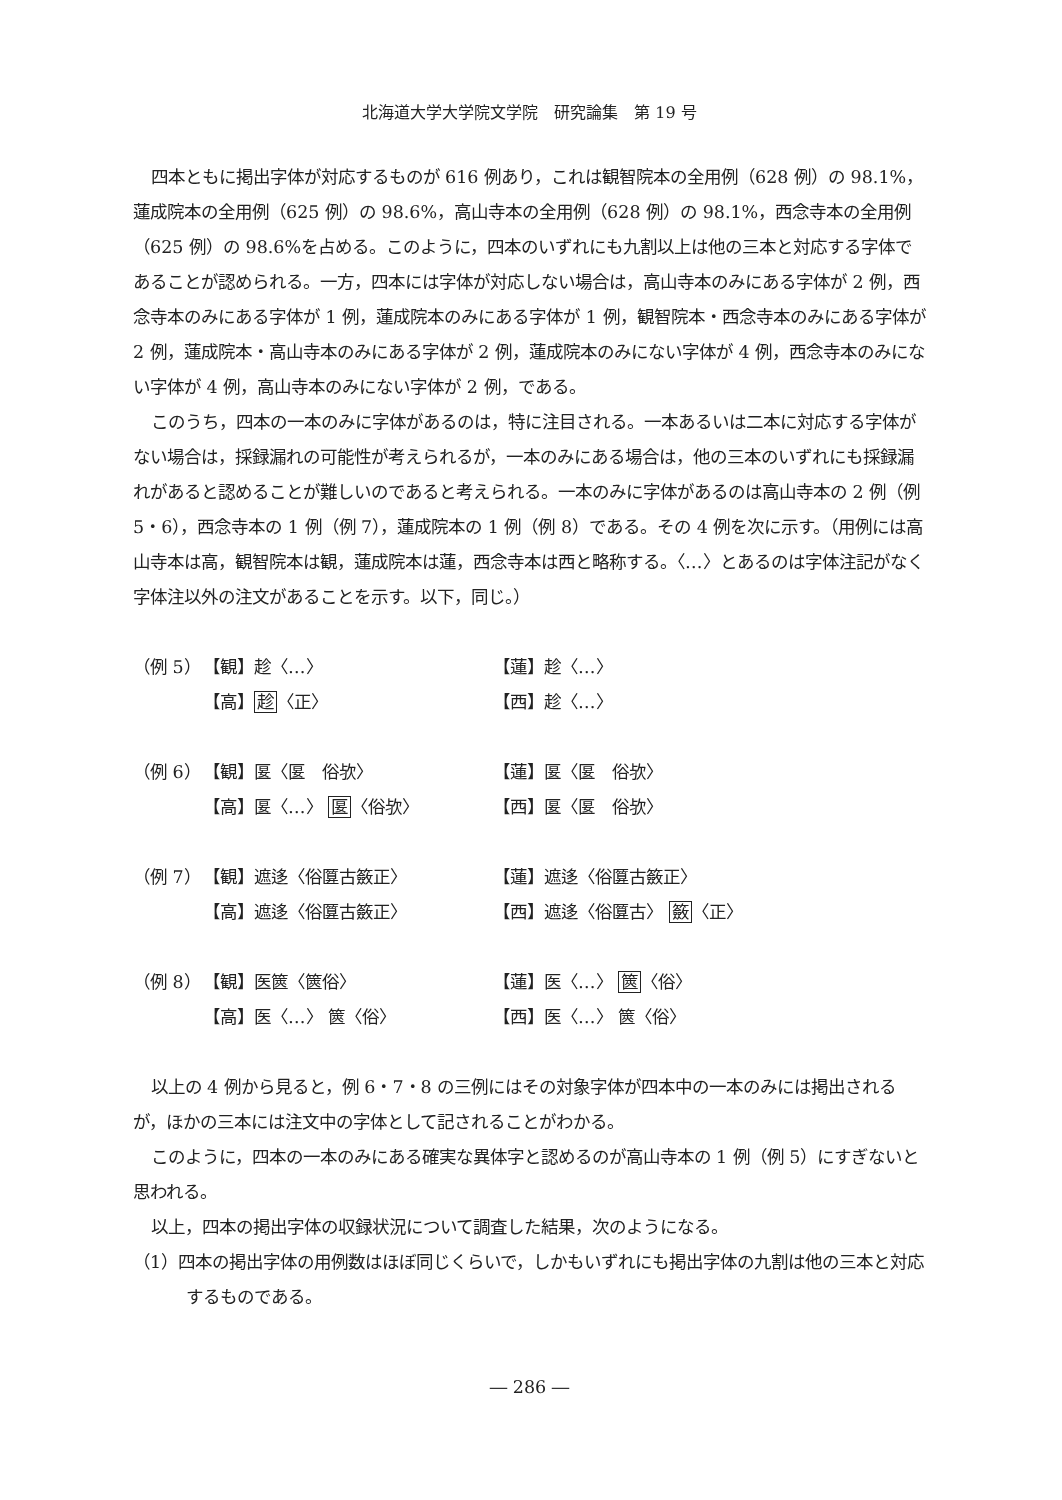北海道大学大学院文学院　研究論集　第 19 号
四本ともに掲出字体が対応するものが 616 例あり，これは観智院本の全用例（628 例）の 98.1%，蓮成院本の全用例（625 例）の 98.6%，高山寺本の全用例（628 例）の 98.1%，西念寺本の全用例（625 例）の 98.6%を占める。このように，四本のいずれにも九割以上は他の三本と対応する字体であることが認められる。一方，四本には字体が対応しない場合は，高山寺本のみにある字体が 2 例，西念寺本のみにある字体が 1 例，蓮成院本のみにある字体が 1 例，観智院本・西念寺本のみにある字体が 2 例，蓮成院本・高山寺本のみにある字体が 2 例，蓮成院本のみにない字体が 4 例，西念寺本のみにない字体が 4 例，高山寺本のみにない字体が 2 例，である。
このうち，四本の一本のみに字体があるのは，特に注目される。一本あるいは二本に対応する字体がない場合は，採録漏れの可能性が考えられるが，一本のみにある場合は，他の三本のいずれにも採録漏れがあると認めることが難しいのであると考えられる。一本のみに字体があるのは高山寺本の 2 例（例 5・6），西念寺本の 1 例（例 7），蓮成院本の 1 例（例 8）である。その 4 例を次に示す。（用例には高山寺本は高，観智院本は観，蓮成院本は蓮，西念寺本は西と略称する。〈…〉とあるのは字体注記がなく字体注以外の注文があることを示す。以下，同じ。）
（例 5） 【観】趁〈…〉 【蓮】趁〈…〉
【高】趁〈正〉 【西】趁〈…〉
（例 6） 【観】匽〈匽　俗欤〉 【蓮】匽〈匽　俗欤〉
【高】匽〈…〉 匽〈俗欤〉 【西】匽〈匽　俗欤〉
（例 7） 【観】遮迻〈俗匴古籢正〉 【蓮】遮迻〈俗匴古籢正〉
【高】遮迻〈俗匴古籢正〉 【西】遮迻〈俗匴古〉 籢〈正〉
（例 8） 【観】医篋〈篋俗〉 【蓮】医〈…〉 篋〈俗〉
【高】医〈…〉 篋〈俗〉 【西】医〈…〉 篋〈俗〉
以上の 4 例から見ると，例 6・7・8 の三例にはその対象字体が四本中の一本のみには掲出されるが，ほかの三本には注文中の字体として記されることがわかる。
このように，四本の一本のみにある確実な異体字と認めるのが高山寺本の 1 例（例 5）にすぎないと思われる。
以上，四本の掲出字体の収録状況について調査した結果，次のようになる。
（1）四本の掲出字体の用例数はほぼ同じくらいで，しかもいずれにも掲出字体の九割は他の三本と対応するものである。
― 286 ―